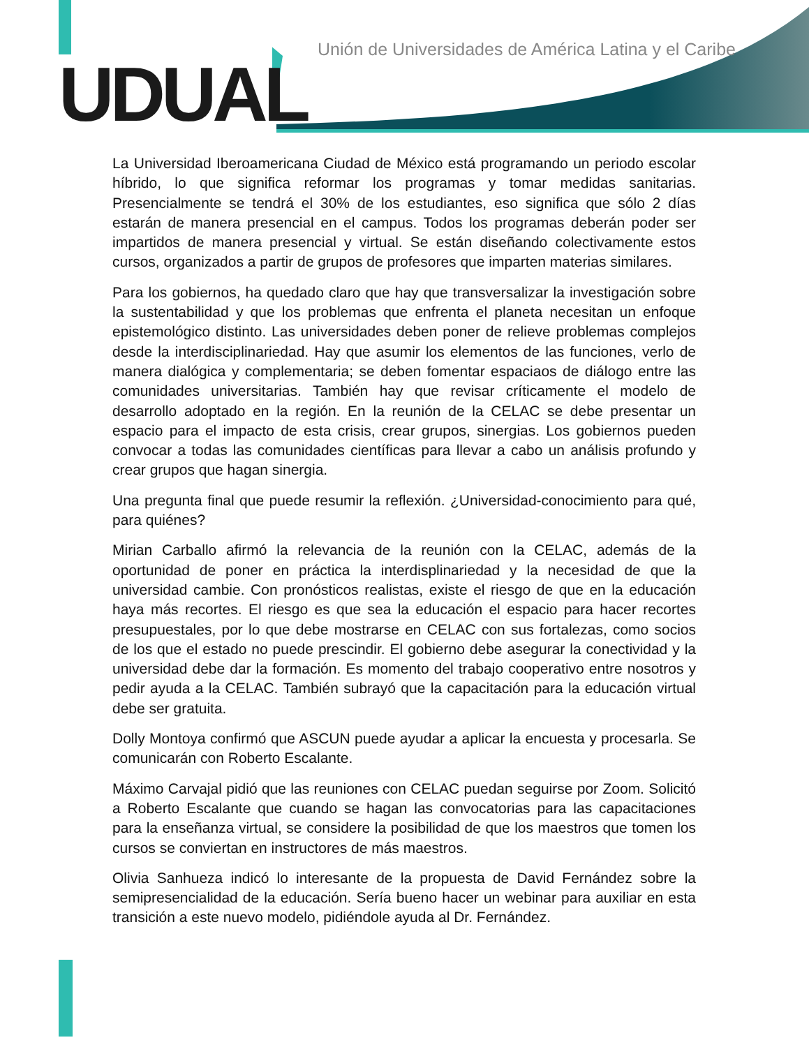UDUAL
Unión de Universidades de América Latina y el Caribe
La Universidad Iberoamericana Ciudad de México está programando un periodo escolar híbrido, lo que significa reformar los programas y tomar medidas sanitarias. Presencialmente se tendrá el 30% de los estudiantes, eso significa que sólo 2 días estarán de manera presencial en el campus. Todos los programas deberán poder ser impartidos de manera presencial y virtual. Se están diseñando colectivamente estos cursos, organizados a partir de grupos de profesores que imparten materias similares.
Para los gobiernos, ha quedado claro que hay que transversalizar la investigación sobre la sustentabilidad y que los problemas que enfrenta el planeta necesitan un enfoque epistemológico distinto. Las universidades deben poner de relieve problemas complejos desde la interdisciplinariedad. Hay que asumir los elementos de las funciones, verlo de manera dialógica y complementaria; se deben fomentar espaciaos de diálogo entre las comunidades universitarias. También hay que revisar críticamente el modelo de desarrollo adoptado en la región. En la reunión de la CELAC se debe presentar un espacio para el impacto de esta crisis, crear grupos, sinergias. Los gobiernos pueden convocar a todas las comunidades científicas para llevar a cabo un análisis profundo y crear grupos que hagan sinergia.
Una pregunta final que puede resumir la reflexión. ¿Universidad-conocimiento para qué, para quiénes?
Mirian Carballo afirmó la relevancia de la reunión con la CELAC, además de la oportunidad de poner en práctica la interdisplinariedad y la necesidad de que la universidad cambie. Con pronósticos realistas, existe el riesgo de que en la educación haya más recortes. El riesgo es que sea la educación el espacio para hacer recortes presupuestales, por lo que debe mostrarse en CELAC con sus fortalezas, como socios de los que el estado no puede prescindir. El gobierno debe asegurar la conectividad y la universidad debe dar la formación. Es momento del trabajo cooperativo entre nosotros y pedir ayuda a la CELAC. También subrayó que la capacitación para la educación virtual debe ser gratuita.
Dolly Montoya confirmó que ASCUN puede ayudar a aplicar la encuesta y procesarla. Se comunicarán con Roberto Escalante.
Máximo Carvajal pidió que las reuniones con CELAC puedan seguirse por Zoom. Solicitó a Roberto Escalante que cuando se hagan las convocatorias para las capacitaciones para la enseñanza virtual, se considere la posibilidad de que los maestros que tomen los cursos se conviertan en instructores de más maestros.
Olivia Sanhueza indicó lo interesante de la propuesta de David Fernández sobre la semipresencialidad de la educación. Sería bueno hacer un webinar para auxiliar en esta transición a este nuevo modelo, pidiéndole ayuda al Dr. Fernández.